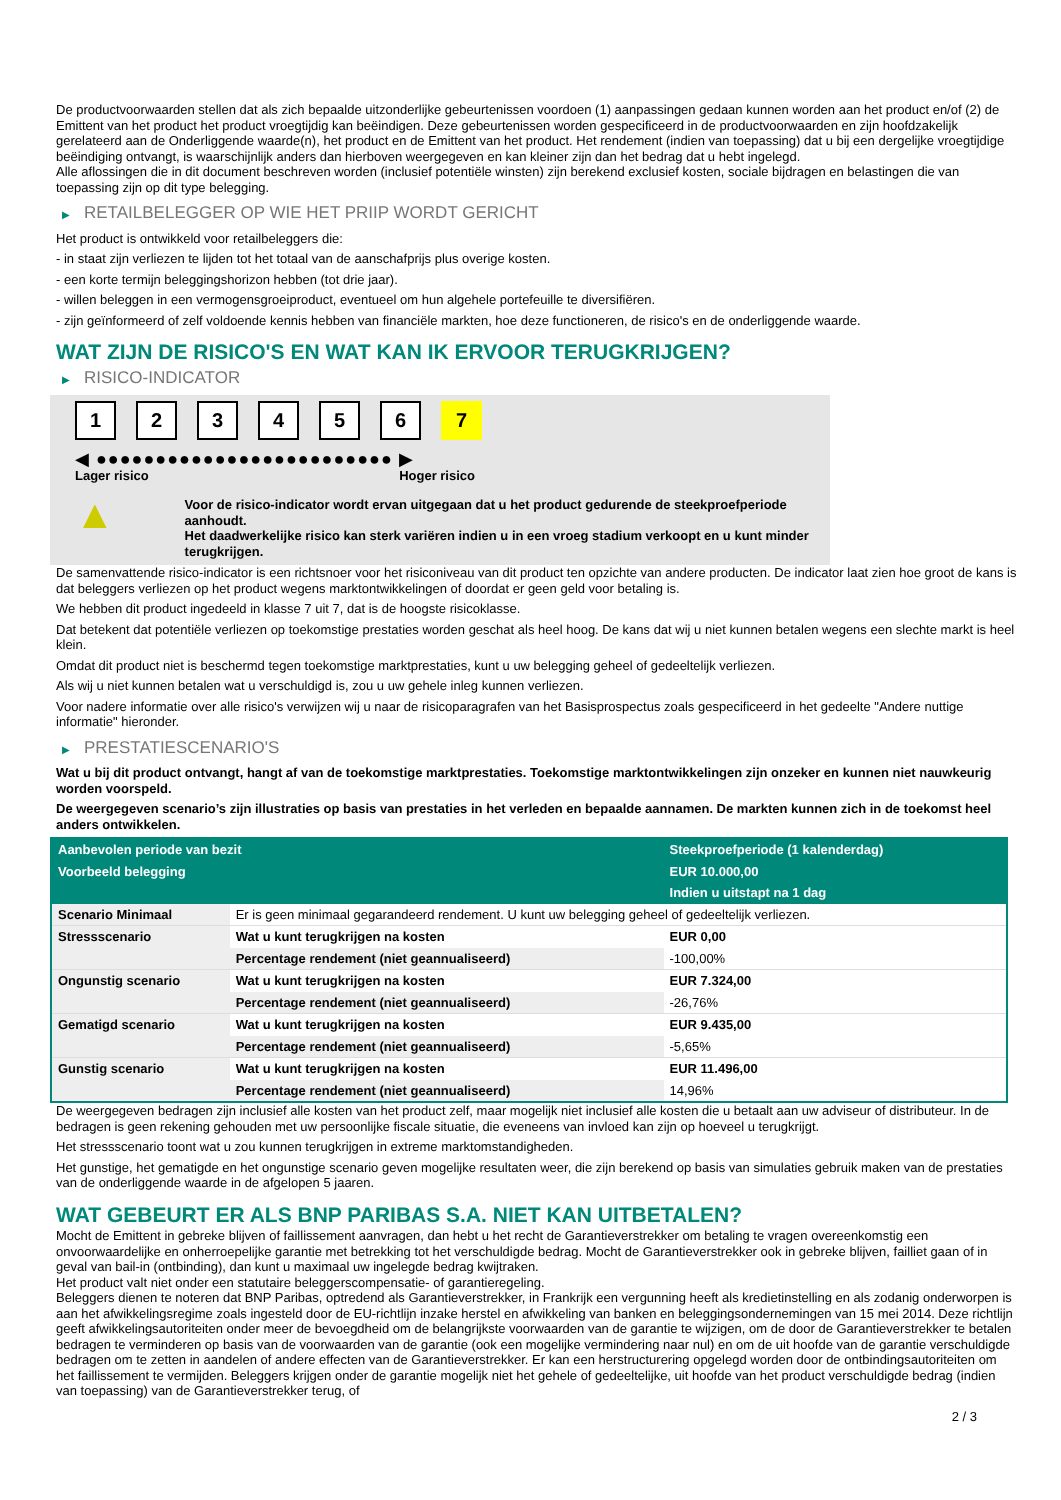De productvoorwaarden stellen dat als zich bepaalde uitzonderlijke gebeurtenissen voordoen (1) aanpassingen gedaan kunnen worden aan het product en/of (2) de Emittent van het product het product vroegtijdig kan beëindigen. Deze gebeurtenissen worden gespecificeerd in de productvoorwaarden en zijn hoofdzakelijk gerelateerd aan de Onderliggende waarde(n), het product en de Emittent van het product. Het rendement (indien van toepassing) dat u bij een dergelijke vroegtijdige beëindiging ontvangt, is waarschijnlijk anders dan hierboven weergegeven en kan kleiner zijn dan het bedrag dat u hebt ingelegd.
Alle aflossingen die in dit document beschreven worden (inclusief potentiële winsten) zijn berekend exclusief kosten, sociale bijdragen en belastingen die van toepassing zijn op dit type belegging.
▶ RETAILBELEGGER OP WIE HET PRIIP WORDT GERICHT
Het product is ontwikkeld voor retailbeleggers die:
- in staat zijn verliezen te lijden tot het totaal van de aanschafprijs plus overige kosten.
- een korte termijn beleggingshorizon hebben (tot drie jaar).
- willen beleggen in een vermogensgroeiproduct, eventueel om hun algehele portefeuille te diversifiëren.
- zijn geïnformeerd of zelf voldoende kennis hebben van financiële markten, hoe deze functioneren, de risico's en de onderliggende waarde.
WAT ZIJN DE RISICO'S EN WAT KAN IK ERVOOR TERUGKRIJGEN?
▶ RISICO-INDICATOR
1 2 3 4 5 6 7
◀ ●●●●●●●●●●●●●●●●●●●●●●●●● ▶
Lager risico Hoger risico
▲
Voor de risico-indicator wordt ervan uitgegaan dat u het product gedurende de steekproefperiode aanhoudt.
Het daadwerkelijke risico kan sterk variëren indien u in een vroeg stadium verkoopt en u kunt minder terugkrijgen.
De samenvattende risico-indicator is een richtsnoer voor het risiconiveau van dit product ten opzichte van andere producten. De indicator laat zien hoe groot de kans is dat beleggers verliezen op het product wegens marktontwikkelingen of doordat er geen geld voor betaling is.
We hebben dit product ingedeeld in klasse 7 uit 7, dat is de hoogste risicoklasse.
Dat betekent dat potentiële verliezen op toekomstige prestaties worden geschat als heel hoog. De kans dat wij u niet kunnen betalen wegens een slechte markt is heel klein.
Omdat dit product niet is beschermd tegen toekomstige marktprestaties, kunt u uw belegging geheel of gedeeltelijk verliezen.
Als wij u niet kunnen betalen wat u verschuldigd is, zou u uw gehele inleg kunnen verliezen.
Voor nadere informatie over alle risico's verwijzen wij u naar de risicoparagrafen van het Basisprospectus zoals gespecificeerd in het gedeelte "Andere nuttige informatie" hieronder.
▶ PRESTATIESCENARIO'S
Wat u bij dit product ontvangt, hangt af van de toekomstige marktprestaties. Toekomstige marktontwikkelingen zijn onzeker en kunnen niet nauwkeurig worden voorspeld.
De weergegeven scenario’s zijn illustraties op basis van prestaties in het verleden en bepaalde aannamen. De markten kunnen zich in de toekomst heel anders ontwikkelen.
| Aanbevolen periode van bezit | | Steekproefperiode (1 kalenderdag) |
| --- | --- | --- |
| Voorbeeld belegging | | EUR 10.000,00 |
| | | Indien u uitstapt na 1 dag |
| Scenario Minimaal | Er is geen minimaal gegarandeerd rendement. U kunt uw belegging geheel of gedeeltelijk verliezen. | |
| Stressscenario | Wat u kunt terugkrijgen na kosten | EUR 0,00 |
| | Percentage rendement (niet geannualiseerd) | -100,00% |
| Ongunstig scenario | Wat u kunt terugkrijgen na kosten | EUR 7.324,00 |
| | Percentage rendement (niet geannualiseerd) | -26,76% |
| Gematigd scenario | Wat u kunt terugkrijgen na kosten | EUR 9.435,00 |
| | Percentage rendement (niet geannualiseerd) | -5,65% |
| Gunstig scenario | Wat u kunt terugkrijgen na kosten | EUR 11.496,00 |
| | Percentage rendement (niet geannualiseerd) | 14,96% |
De weergegeven bedragen zijn inclusief alle kosten van het product zelf, maar mogelijk niet inclusief alle kosten die u betaalt aan uw adviseur of distributeur. In de bedragen is geen rekening gehouden met uw persoonlijke fiscale situatie, die eveneens van invloed kan zijn op hoeveel u terugkrijgt.
Het stressscenario toont wat u zou kunnen terugkrijgen in extreme marktomstandigheden.
Het gunstige, het gematigde en het ongunstige scenario geven mogelijke resultaten weer, die zijn berekend op basis van simulaties gebruik maken van de prestaties van de onderliggende waarde in de afgelopen 5 jaaren.
WAT GEBEURT ER ALS BNP PARIBAS S.A. NIET KAN UITBETALEN?
Mocht de Emittent in gebreke blijven of faillissement aanvragen, dan hebt u het recht de Garantieverstrekker om betaling te vragen overeenkomstig een onvoorwaardelijke en onherroepelijke garantie met betrekking tot het verschuldigde bedrag. Mocht de Garantieverstrekker ook in gebreke blijven, failliet gaan of in geval van bail-in (ontbinding), dan kunt u maximaal uw ingelegde bedrag kwijtraken.
Het product valt niet onder een statutaire beleggerscompensatie- of garantieregeling.
Beleggers dienen te noteren dat BNP Paribas, optredend als Garantieverstrekker, in Frankrijk een vergunning heeft als kredietinstelling en als zodanig onderworpen is aan het afwikkelingsregime zoals ingesteld door de EU-richtlijn inzake herstel en afwikkeling van banken en beleggingsondernemingen van 15 mei 2014. Deze richtlijn geeft afwikkelingsautoriteiten onder meer de bevoegdheid om de belangrijkste voorwaarden van de garantie te wijzigen, om de door de Garantieverstrekker te betalen bedragen te verminderen op basis van de voorwaarden van de garantie (ook een mogelijke vermindering naar nul) en om de uit hoofde van de garantie verschuldigde bedragen om te zetten in aandelen of andere effecten van de Garantieverstrekker. Er kan een herstructurering opgelegd worden door de ontbindingsautoriteiten om het faillissement te vermijden. Beleggers krijgen onder de garantie mogelijk niet het gehele of gedeeltelijke, uit hoofde van het product verschuldigde bedrag (indien van toepassing) van de Garantieverstrekker terug, of
2 / 3